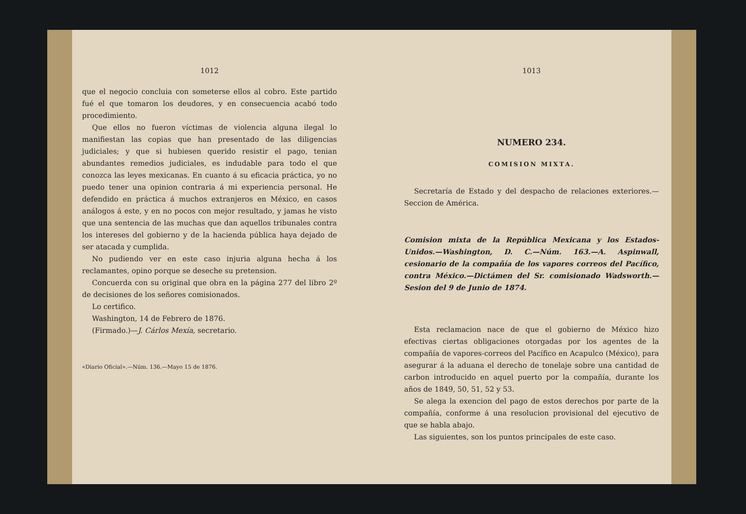1012
que el negocio concluia con someterse ellos al cobro. Este partido fué el que tomaron los deudores, y en consecuencia acabó todo procedimiento.
Que ellos no fueron víctimas de violencia alguna ilegal lo manifiestan las copias que han presentado de las diligencias judiciales; y que si hubiesen querido resistir el pago, tenian abundantes remedios judiciales, es indudable para todo el que conozca las leyes mexicanas. En cuanto á su eficacia práctica, yo no puedo tener una opinion contraria á mi experiencia personal. He defendido en práctica á muchos extranjeros en México, en casos análogos á este, y en no pocos con mejor resultado, y jamas he visto que una sentencia de las muchas que dan aquellos tribunales contra los intereses del gobierno y de la hacienda pública haya dejado de ser atacada y cumplida.
No pudiendo ver en este caso injuria alguna hecha á los reclamantes, opino porque se deseche su pretension.
Concuerda con su original que obra en la página 277 del libro 2º de decisiones de los señores comisionados.
Lo certifico.
Washington, 14 de Febrero de 1876.
(Firmado.)—J. Cárlos Mexía, secretario.
«Diario Oficial».—Núm. 136.—Mayo 15 de 1876.
1013
NUMERO 234.
COMISION MIXTA.
Secretaría de Estado y del despacho de relaciones exteriores.—Seccion de América.
Comision mixta de la República Mexicana y los Estados-Unidos.—Washington, D. C.—Núm. 163.—A. Aspinwall, cesionario de la compañía de los vapores correos del Pacífico, contra México.—Dictámen del Sr. comisionado Wadsworth.—Sesion del 9 de Junio de 1874.
Esta reclamacion nace de que el gobierno de México hizo efectivas ciertas obligaciones otorgadas por los agentes de la compañía de vapores-correos del Pacífico en Acapulco (México), para asegurar á la aduana el derecho de tonelaje sobre una cantidad de carbon introducido en aquel puerto por la compañía, durante los años de 1849, 50, 51, 52 y 53.
Se alega la exencion del pago de estos derechos por parte de la compañía, conforme á una resolucion provisional del ejecutivo de que se habla abajo.
Las siguientes, son los puntos principales de este caso.